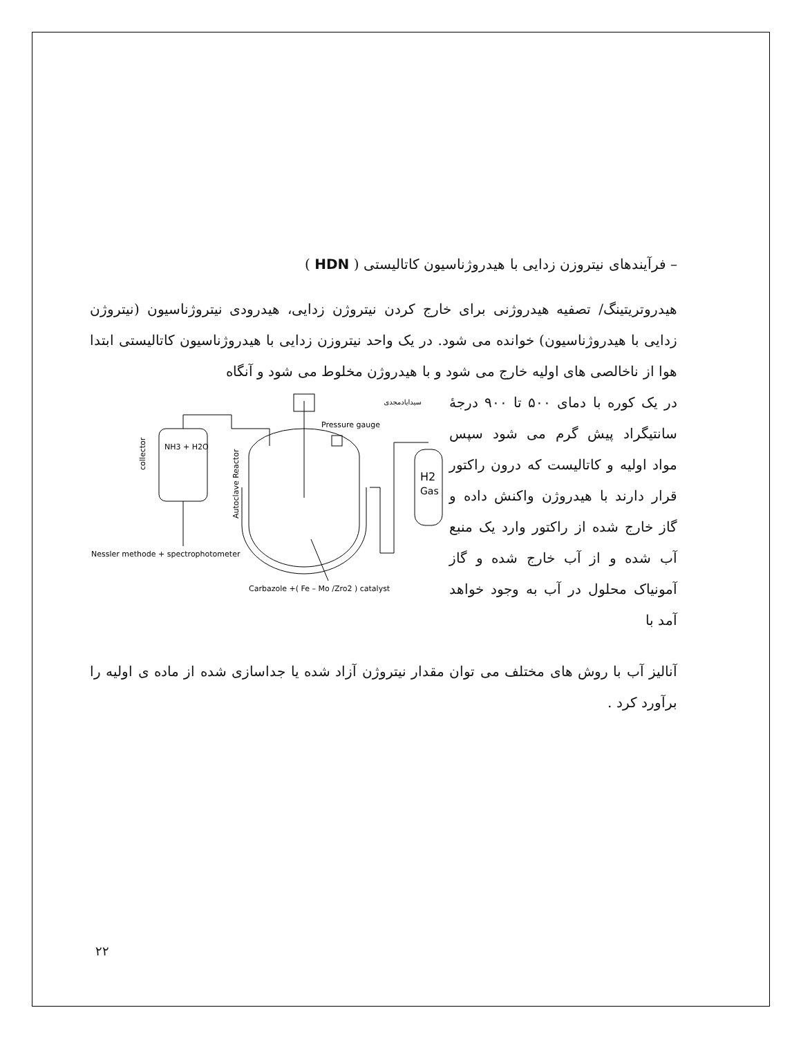– فرآیندهای نیتروزن زدایی با هیدروژناسیون کاتالیستی ( HDN )
هیدروتریتینگ/ تصفیه هیدروژنی برای خارج کردن نیتروژن زدایی، هیدرودی نیتروژناسیون (نیتروژن زدایی با هیدروژناسیون) خوانده می شود. در یک واحد نیتروزن زدایی با هیدروژناسیون کاتالیستی ابتدا هوا از ناخالصی های اولیه خارج می شود و با هیدروژن مخلوط می شود و آنگاه
در یک کوره با دمای ۵۰۰ تا ۹۰۰ درجهٔ سانتیگراد پیش گرم می شود سپس مواد اولیه و کاتالیست که درون راکتور قرار دارند با هیدروژن واکنش داده و گاز خارج شده از راکتور وارد یک منبع آب شده و از آب خارج شده و گاز آمونیاک محلول در آب به وجود خواهد آمد با
سیدایادمجدی
collector
NH3 + H2O
Autoclave Reactor
Pressure gauge
H2
Gas
Nessler methode + spectrophotometer
Carbazole +( Fe – Mo /Zro2 ) catalyst
آنالیز آب با روش های مختلف می توان مقدار نیتروژن آزاد شده یا جداسازی شده از ماده ی اولیه را برآورد کرد .
۲۲